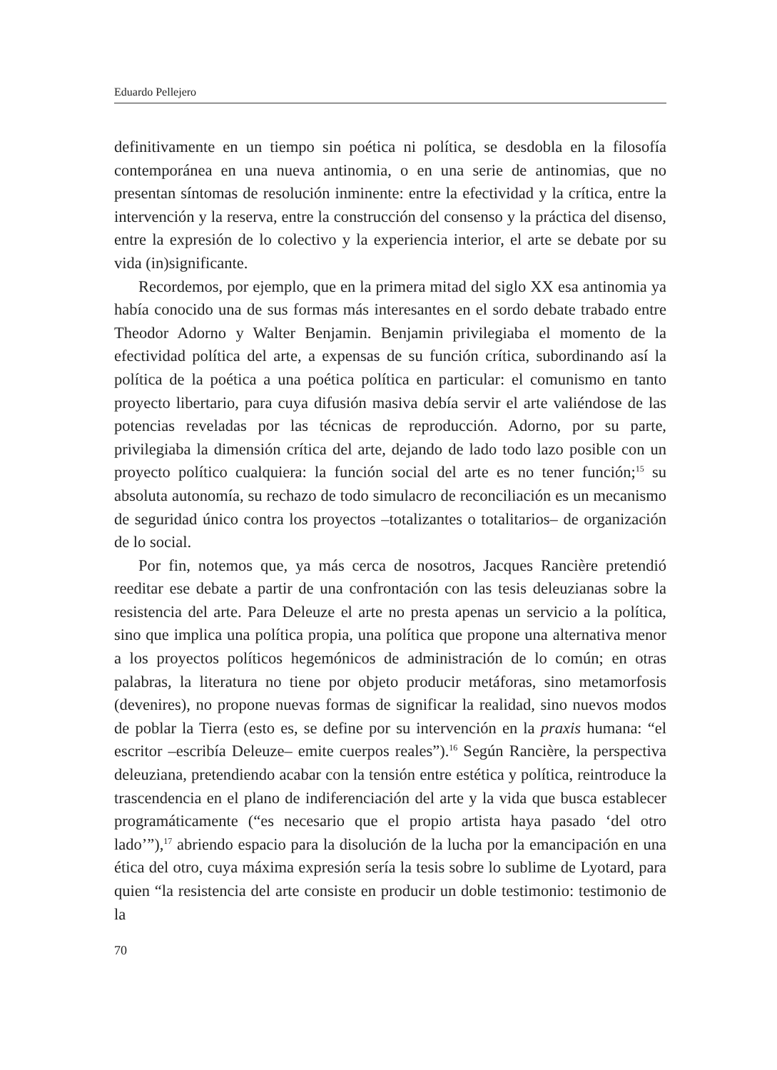Eduardo Pellejero
definitivamente en un tiempo sin poética ni política, se desdobla en la filosofía contemporánea en una nueva antinomia, o en una serie de antinomias, que no presentan síntomas de resolución inminente: entre la efectividad y la crítica, entre la intervención y la reserva, entre la construcción del consenso y la práctica del disenso, entre la expresión de lo colectivo y la experiencia interior, el arte se debate por su vida (in)significante.
Recordemos, por ejemplo, que en la primera mitad del siglo XX esa antinomia ya había conocido una de sus formas más interesantes en el sordo debate trabado entre Theodor Adorno y Walter Benjamin. Benjamin privilegiaba el momento de la efectividad política del arte, a expensas de su función crítica, subordinando así la política de la poética a una poética política en particular: el comunismo en tanto proyecto libertario, para cuya difusión masiva debía servir el arte valiéndose de las potencias reveladas por las técnicas de reproducción. Adorno, por su parte, privilegiaba la dimensión crítica del arte, dejando de lado todo lazo posible con un proyecto político cualquiera: la función social del arte es no tener función;<sup>15</sup> su absoluta autonomía, su rechazo de todo simulacro de reconciliación es un mecanismo de seguridad único contra los proyectos –totalizantes o totalitarios– de organización de lo social.
Por fin, notemos que, ya más cerca de nosotros, Jacques Rancière pretendió reeditar ese debate a partir de una confrontación con las tesis deleuzianas sobre la resistencia del arte. Para Deleuze el arte no presta apenas un servicio a la política, sino que implica una política propia, una política que propone una alternativa menor a los proyectos políticos hegemónicos de administración de lo común; en otras palabras, la literatura no tiene por objeto producir metáforas, sino metamorfosis (devenires), no propone nuevas formas de significar la realidad, sino nuevos modos de poblar la Tierra (esto es, se define por su intervención en la praxis humana: “el escritor –escribía Deleuze– emite cuerpos reales”).<sup>16</sup> Según Rancière, la perspectiva deleuziana, pretendiendo acabar con la tensión entre estética y política, reintroduce la trascendencia en el plano de indiferenciación del arte y la vida que busca establecer programáticamente (“es necesario que el propio artista haya pasado ‘del otro lado’”),<sup>17</sup> abriendo espacio para la disolución de la lucha por la emancipación en una ética del otro, cuya máxima expresión sería la tesis sobre lo sublime de Lyotard, para quien “la resistencia del arte consiste en producir un doble testimonio: testimonio de la
70